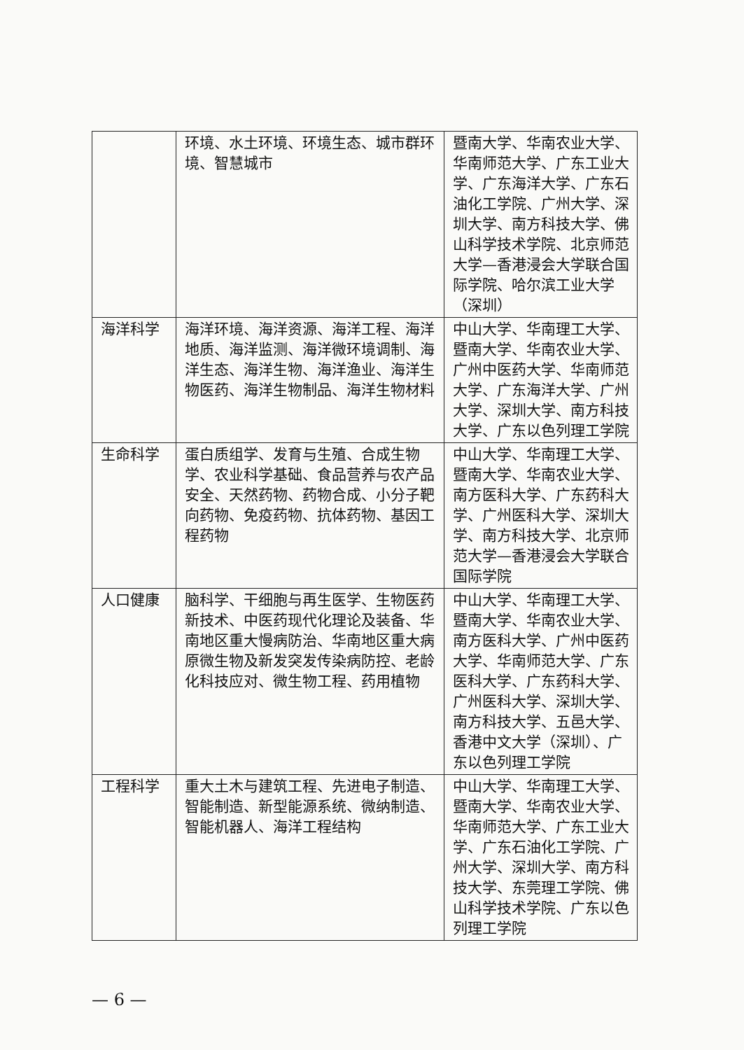| | 环境、水土环境、环境生态、城市群环境、智慧城市 | 暨南大学、华南农业大学、华南师范大学、广东工业大学、广东海洋大学、广东石油化工学院、广州大学、深圳大学、南方科技大学、佛山科学技术学院、北京师范大学—香港浸会大学联合国际学院、哈尔滨工业大学（深圳） |
| 海洋科学 | 海洋环境、海洋资源、海洋工程、海洋地质、海洋监测、海洋微环境调制、海洋生态、海洋生物、海洋渔业、海洋生物医药、海洋生物制品、海洋生物材料 | 中山大学、华南理工大学、暨南大学、华南农业大学、广州中医药大学、华南师范大学、广东海洋大学、广州大学、深圳大学、南方科技大学、广东以色列理工学院 |
| 生命科学 | 蛋白质组学、发育与生殖、合成生物学、农业科学基础、食品营养与农产品安全、天然药物、药物合成、小分子靶向药物、免疫药物、抗体药物、基因工程药物 | 中山大学、华南理工大学、暨南大学、华南农业大学、南方医科大学、广东药科大学、广州医科大学、深圳大学、南方科技大学、北京师范大学—香港浸会大学联合国际学院 |
| 人口健康 | 脑科学、干细胞与再生医学、生物医药新技术、中医药现代化理论及装备、华南地区重大慢病防治、华南地区重大病原微生物及新发突发传染病防控、老龄化科技应对、微生物工程、药用植物 | 中山大学、华南理工大学、暨南大学、华南农业大学、南方医科大学、广州中医药大学、华南师范大学、广东医科大学、广东药科大学、广州医科大学、深圳大学、南方科技大学、五邑大学、香港中文大学（深圳）、广东以色列理工学院 |
| 工程科学 | 重大土木与建筑工程、先进电子制造、智能制造、新型能源系统、微纳制造、智能机器人、海洋工程结构 | 中山大学、华南理工大学、暨南大学、华南农业大学、华南师范大学、广东工业大学、广东石油化工学院、广州大学、深圳大学、南方科技大学、东莞理工学院、佛山科学技术学院、广东以色列理工学院 |
— 6 —